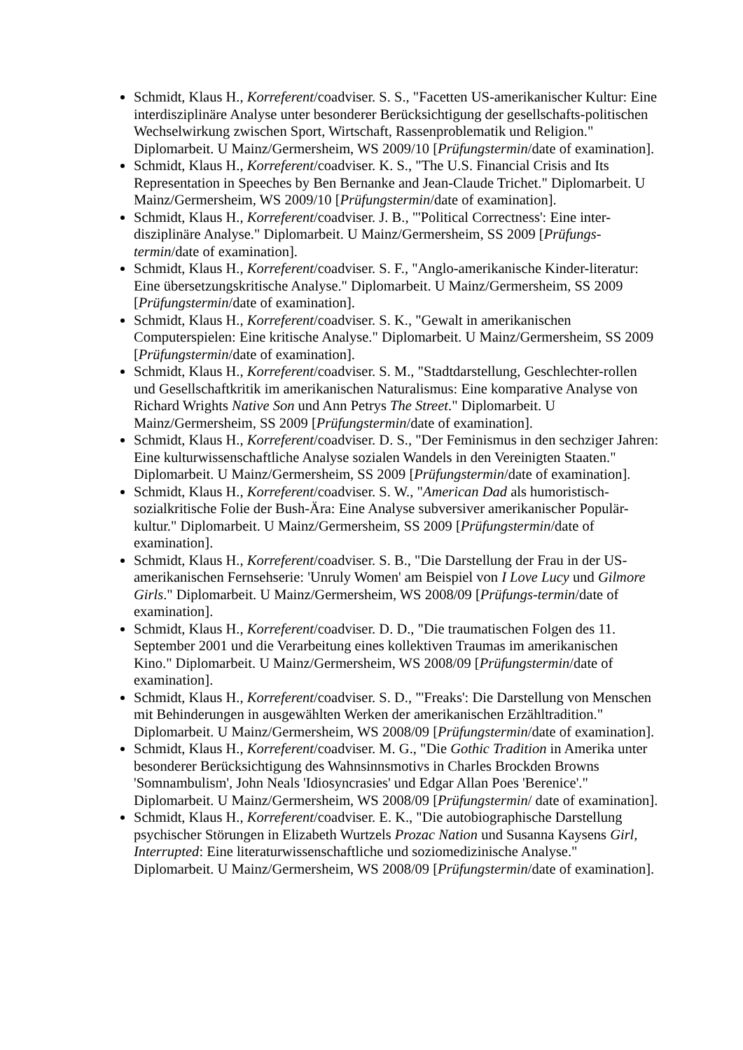Schmidt, Klaus H., Korreferent/coadviser. S. S., "Facetten US-amerikanischer Kultur: Eine interdisziplinäre Analyse unter besonderer Berücksichtigung der gesellschafts-politischen Wechselwirkung zwischen Sport, Wirtschaft, Rassenproblematik und Religion." Diplomarbeit. U Mainz/Germersheim, WS 2009/10 [Prüfungstermin/date of examination].
Schmidt, Klaus H., Korreferent/coadviser. K. S., "The U.S. Financial Crisis and Its Representation in Speeches by Ben Bernanke and Jean-Claude Trichet." Diplomarbeit. U Mainz/Germersheim, WS 2009/10 [Prüfungstermin/date of examination].
Schmidt, Klaus H., Korreferent/coadviser. J. B., "'Political Correctness': Eine inter-disziplinäre Analyse." Diplomarbeit. U Mainz/Germersheim, SS 2009 [Prüfungs-termin/date of examination].
Schmidt, Klaus H., Korreferent/coadviser. S. F., "Anglo-amerikanische Kinder-literatur: Eine übersetzungskritische Analyse." Diplomarbeit. U Mainz/Germersheim, SS 2009 [Prüfungstermin/date of examination].
Schmidt, Klaus H., Korreferent/coadviser. S. K., "Gewalt in amerikanischen Computerspielen: Eine kritische Analyse." Diplomarbeit. U Mainz/Germersheim, SS 2009 [Prüfungstermin/date of examination].
Schmidt, Klaus H., Korreferent/coadviser. S. M., "Stadtdarstellung, Geschlechter-rollen und Gesellschaftkritik im amerikanischen Naturalismus: Eine komparative Analyse von Richard Wrights Native Son und Ann Petrys The Street." Diplomarbeit. U Mainz/Germersheim, SS 2009 [Prüfungstermin/date of examination].
Schmidt, Klaus H., Korreferent/coadviser. D. S., "Der Feminismus in den sechziger Jahren: Eine kulturwissenschaftliche Analyse sozialen Wandels in den Vereinigten Staaten." Diplomarbeit. U Mainz/Germersheim, SS 2009 [Prüfungstermin/date of examination].
Schmidt, Klaus H., Korreferent/coadviser. S. W., "American Dad als humoristisch-sozialkritische Folie der Bush-Ära: Eine Analyse subversiver amerikanischer Populär-kultur." Diplomarbeit. U Mainz/Germersheim, SS 2009 [Prüfungstermin/date of examination].
Schmidt, Klaus H., Korreferent/coadviser. S. B., "Die Darstellung der Frau in der US-amerikanischen Fernsehserie: 'Unruly Women' am Beispiel von I Love Lucy und Gilmore Girls." Diplomarbeit. U Mainz/Germersheim, WS 2008/09 [Prüfungs-termin/date of examination].
Schmidt, Klaus H., Korreferent/coadviser. D. D., "Die traumatischen Folgen des 11. September 2001 und die Verarbeitung eines kollektiven Traumas im amerikanischen Kino." Diplomarbeit. U Mainz/Germersheim, WS 2008/09 [Prüfungstermin/date of examination].
Schmidt, Klaus H., Korreferent/coadviser. S. D., "'Freaks': Die Darstellung von Menschen mit Behinderungen in ausgewählten Werken der amerikanischen Erzähltradition." Diplomarbeit. U Mainz/Germersheim, WS 2008/09 [Prüfungstermin/date of examination].
Schmidt, Klaus H., Korreferent/coadviser. M. G., "Die Gothic Tradition in Amerika unter besonderer Berücksichtigung des Wahnsinnsmotivs in Charles Brockden Browns 'Somnambulism', John Neals 'Idiosyncrasies' und Edgar Allan Poes 'Berenice'." Diplomarbeit. U Mainz/Germersheim, WS 2008/09 [Prüfungstermin/ date of examination].
Schmidt, Klaus H., Korreferent/coadviser. E. K., "Die autobiographische Darstellung psychischer Störungen in Elizabeth Wurtzels Prozac Nation und Susanna Kaysens Girl, Interrupted: Eine literaturwissenschaftliche und soziomedizinische Analyse." Diplomarbeit. U Mainz/Germersheim, WS 2008/09 [Prüfungstermin/date of examination].